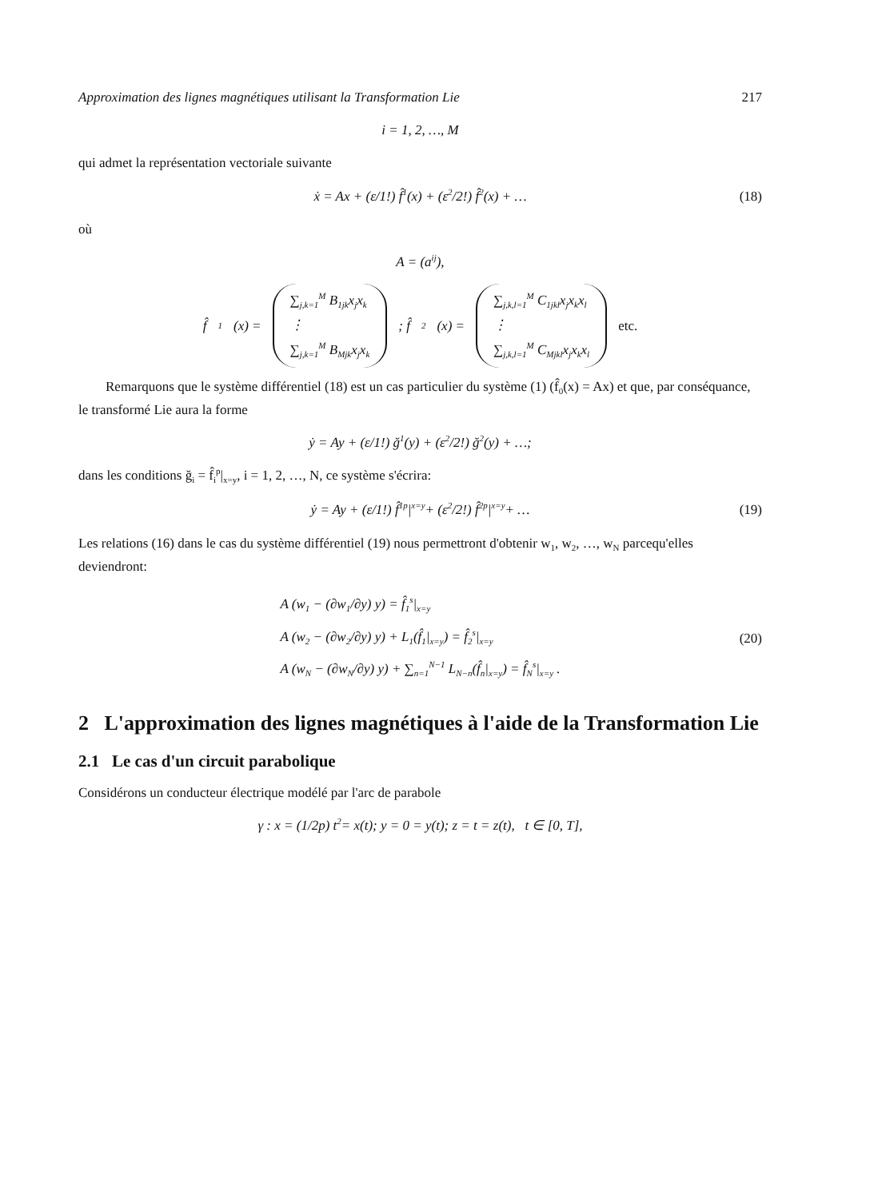Approximation des lignes magnétiques utilisant la Transformation Lie 217
i = 1, 2, …, M
qui admet la représentation vectoriale suivante
ẋ = Ax + (ε/1!) f̂<sub>1</sub>(x) + (ε<sup>2</sup>/2!) f̂<sub>2</sub>(x) + … (18)
où
A = (a<sub>ij</sub>),
f̂<sub>1</sub>(x) =
∑<sub>j,k=1</sub><sup>M</sup> B<sub>1jk</sub>x<sub>j</sub>x<sub>k</sub>
⋮
∑<sub>j,k=1</sub><sup>M</sup> B<sub>Mjk</sub>x<sub>j</sub>x<sub>k</sub>
; f̂<sub>2</sub>(x) =
∑<sub>j,k,l=1</sub><sup>M</sup> C<sub>1jkl</sub>x<sub>j</sub>x<sub>k</sub>x<sub>l</sub>
⋮
∑<sub>j,k,l=1</sub><sup>M</sup> C<sub>Mjkl</sub>x<sub>j</sub>x<sub>k</sub>x<sub>l</sub>
etc.
Remarquons que le système différentiel (18) est un cas particulier du système (1) (f̂<sub>0</sub>(x) = Ax) et que, par conséquance, le transformé Lie aura la forme
ẏ = Ay + (ε/1!) ğ<sub>1</sub>(y) + (ε<sup>2</sup>/2!) ğ<sub>2</sub>(y) + …;
dans les conditions ğ<sub>i</sub> = f̂<sub>i</sub><sup>p</sup>|<sub>x=y</sub>, i = 1, 2, …, N, ce système s'écrira:
ẏ = Ay + (ε/1!) f̂<sub>1</sub><sup>p</sup>|<sub>x=y</sub> + (ε<sup>2</sup>/2!) f̂<sub>2</sub><sup>p</sup>|<sub>x=y</sub> + … (19)
Les relations (16) dans le cas du système différentiel (19) nous permettront d'obtenir w<sub>1</sub>, w<sub>2</sub>, …, w<sub>N</sub> parcequ'elles deviendront:
A (w<sub>1</sub> − (∂w<sub>1</sub>/∂y) y) = f̂<sub>1</sub><sup>s</sup>|<sub>x=y</sub>
A (w<sub>2</sub> − (∂w<sub>2</sub>/∂y) y) + L<sub>1</sub>(f̂<sub>1</sub>|<sub>x=y</sub>) = f̂<sub>2</sub><sup>s</sup>|<sub>x=y</sub>
A (w<sub>N</sub> − (∂w<sub>N</sub>/∂y) y) + ∑<sub>n=1</sub><sup>N−1</sup> L<sub>N−n</sub>(f̂<sub>n</sub>|<sub>x=y</sub>) = f̂<sub>N</sub><sup>s</sup>|<sub>x=y</sub> .
(20)
2 L'approximation des lignes magnétiques à l'aide de la Transformation Lie
2.1 Le cas d'un circuit parabolique
Considérons un conducteur électrique modélé par l'arc de parabole
γ : x = (1/2p) t<sup>2</sup> = x(t); y = 0 = y(t); z = t = z(t), t ∈ [0, T],